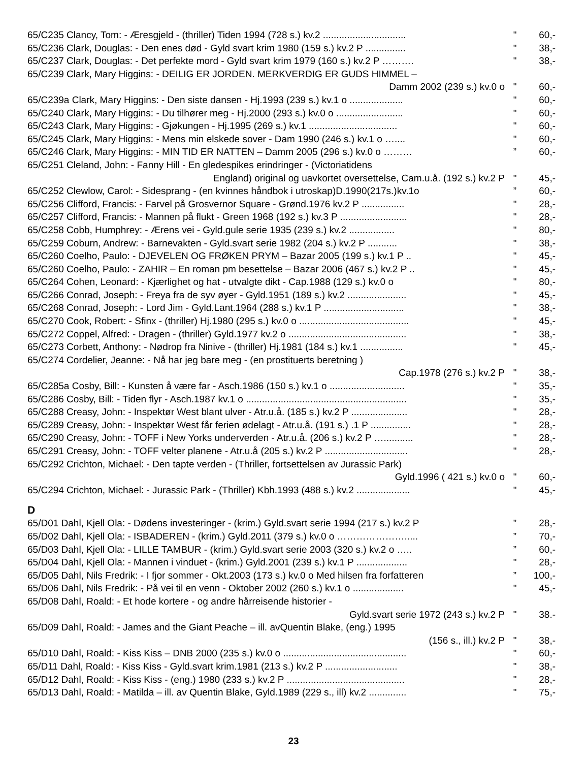65/C235 Clancy, Tom: - Æresgjeld - (thriller) Tiden 1994 (728 s.) kv.2 ............................... " 60,-
65/C236 Clark, Douglas: - Den enes død - Gyld svart krim 1980 (159 s.) kv.2 P ............... " 38,-
65/C237 Clark, Douglas: - Det perfekte mord - Gyld svart krim 1979 (160 s.) kv.2 P ………. " 38,-
65/C239 Clark, Mary Higgins: - DEILIG ER JORDEN. MERKVERDIG ER GUDS HIMMEL –
Damm 2002 (239 s.) kv.0 o " 60,-
65/C239a Clark, Mary Higgins: - Den siste dansen - Hj.1993 (239 s.) kv.1 o .................... " 60,-
65/C240 Clark, Mary Higgins: - Du tilhører meg - Hj.2000 (293 s.) kv.0 o ......................... " 60,-
65/C243 Clark, Mary Higgins: - Gjøkungen - Hj.1995 (269 s.) kv.1 ................................. " 60,-
65/C245 Clark, Mary Higgins: - Mens min elskede sover - Dam 1990 (246 s.) kv.1 o ….... " 60,-
65/C246 Clark, Mary Higgins: - MIN TID ER NATTEN – Damm 2005 (296 s.) kv.0 o ………” 60,-
65/C251 Cleland, John: - Fanny Hill - En gledespikes erindringer - (Victoriatidens
England) original og uavkortet oversettelse, Cam.u.å. (192 s.) kv.2 P " 45,-
65/C252 Clewlow, Carol: - Sidesprang - (en kvinnes håndbok i utroskap)D.1990(217s.)kv.1o” 60,-
65/C256 Clifford, Francis: - Farvel på Grosvernor Square - Grønd.1976 kv.2 P ................ " 28,-
65/C257 Clifford, Francis: - Mannen på flukt - Green 1968 (192 s.) kv.3 P ......................... " 28,-
65/C258 Cobb, Humphrey: - Ærens vei - Gyld.gule serie 1935 (239 s.) kv.2 ................. " 80,-
65/C259 Coburn, Andrew: - Barnevakten - Gyld.svart serie 1982 (204 s.) kv.2 P ........... " 38,-
65/C260 Coelho, Paulo: - DJEVELEN OG FRØKEN PRYM – Bazar 2005 (199 s.) kv.1 P .. " 45,-
65/C260 Coelho, Paulo: - ZAHIR – En roman pm besettelse – Bazar 2006 (467 s.) kv.2 P .. " 45,-
65/C264 Cohen, Leonard: - Kjærlighet og hat - utvalgte dikt - Cap.1988 (129 s.) kv.0 o " 80,-
65/C266 Conrad, Joseph: - Freya fra de syv øyer - Gyld.1951 (189 s.) kv.2 ...................... " 45,-
65/C268 Conrad, Joseph: - Lord Jim - Gyld.Lant.1964 (288 s.) kv.1 P .............................. " 38,-
65/C270 Cook, Robert: - Sfinx - (thriller) Hj.1980 (295 s.) kv.0 o ......................................... " 45,-
65/C272 Coppel, Alfred: - Dragen - (thriller) Gyld.1977 kv.2 o ............................................ " 38,-
65/C273 Corbett, Anthony: - Nødrop fra Ninive - (thriller) Hj.1981 (184 s.) kv.1 ................ " 45,-
65/C274 Cordelier, Jeanne: - Nå har jeg bare meg - (en prostituerts beretning )
Cap.1978 (276 s.) kv.2 P " 38,-
65/C285a Cosby, Bill: - Kunsten å være far - Asch.1986 (150 s.) kv.1 o ............................ " 35,-
65/C286 Cosby, Bill: - Tiden flyr - Asch.1987 kv.1 o ............................................................ " 35,-
65/C288 Creasy, John: - Inspektør West blant ulver - Atr.u.å. (185 s.) kv.2 P ..................... " 28,-
65/C289 Creasy, John: - Inspektør West får ferien ødelagt - Atr.u.å. (191 s.) .1 P ............... " 28,-
65/C290 Creasy, John: - TOFF i New Yorks underverden - Atr.u.å. (206 s.) kv.2 P …........... " 28,-
65/C291 Creasy, John: - TOFF velter planene - Atr.u.å (205 s.) kv.2 P ............................... " 28,-
65/C292 Crichton, Michael: - Den tapte verden - (Thriller, fortsettelsen av Jurassic Park)
Gyld.1996 ( 421 s.) kv.0 o " 60,-
65/C294 Crichton, Michael: - Jurassic Park - (Thriller) Kbh.1993 (488 s.) kv.2 .................... " 45,-
D
65/D01 Dahl, Kjell Ola: - Dødens investeringer - (krim.) Gyld.svart serie 1994 (217 s.) kv.2 P” 28,-
65/D02 Dahl, Kjell Ola: - ISBADEREN - (krim.) Gyld.2011 (379 s.) kv.0 o ………………….....” 70,-
65/D03 Dahl, Kjell Ola: - LILLE TAMBUR - (krim.) Gyld.svart serie 2003 (320 s.) kv.2 o …..” 60,-
65/D04 Dahl, Kjell Ola: - Mannen i vinduet - (krim.) Gyld.2001 (239 s.) kv.1 P ................... " 28,-
65/D05 Dahl, Nils Fredrik: - I fjor sommer - Okt.2003 (173 s.) kv.0 o Med hilsen fra forfatteren” 100,-
65/D06 Dahl, Nils Fredrik: - På vei til en venn - Oktober 2002 (260 s.) kv.1 o ................... " 45,-
65/D08 Dahl, Roald: - Et hode kortere - og andre hårreisende historier -
Gyld.svart serie 1972 (243 s.) kv.2 P " 38.-
65/D09 Dahl, Roald: - James and the Giant Peache – ill. avQuentin Blake, (eng.) 1995
(156 s., ill.) kv.2 P " 38,-
65/D10 Dahl, Roald: - Kiss Kiss – DNB 2000 (235 s.) kv.0 o .............................................. " 60,-
65/D11 Dahl, Roald: - Kiss Kiss - Gyld.svart krim.1981 (213 s.) kv.2 P ........................... " 38,-
65/D12 Dahl, Roald: - Kiss Kiss - (eng.) 1980 (233 s.) kv.2 P ............................................ " 28,-
65/D13 Dahl, Roald: - Matilda – ill. av Quentin Blake, Gyld.1989 (229 s., ill) kv.2 .............. " 75,-
23